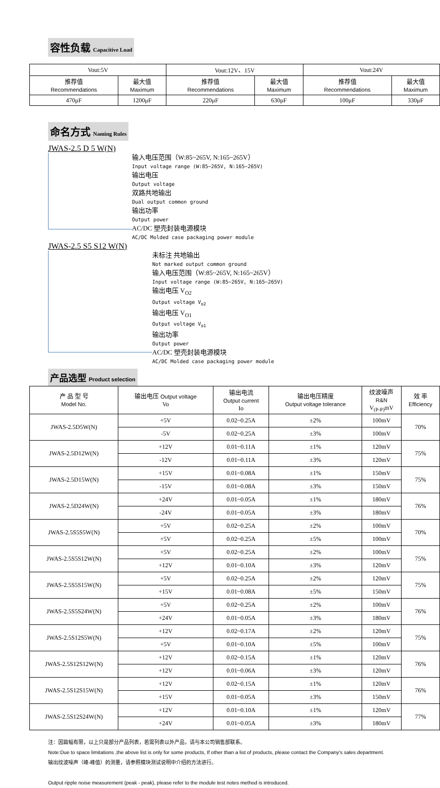容性负载 Capacitive Load
| Vout:5V | | Vout:12V、15V | | Vout:24V | |
| 推荐值 Recommendations | 最大值 Maximum | 推荐值 Recommendations | 最大值 Maximum | 推荐值 Recommendations | 最大值 Maximum |
| 470μF | 1200μF | 220μF | 630μF | 100μF | 330μF |
命名方式 Naming Rules
JWAS-2.5 D 5 W(N)
输入电压范围（W:85~265V, N:165~265V）
Input voltage range (W:85~265V, N:165~265V)
输出电压
Output voltage
双路共地输出
Dual output common ground
输出功率
Output power
AC/DC 塑壳封装电源模块
AC/DC Molded case packaging power module
JWAS-2.5 S5 S12 W(N)
未标注 共地输出
Not marked output common ground
输入电压范围（W:85~265V, N:165~265V）
Input voltage range (W:85~265V, N:165~265V)
输出电压 V<sub>O2</sub>
Output voltage V<sub>o2</sub>
输出电压 V<sub>O1</sub>
Output voltage V<sub>o1</sub>
输出功率
Output power
AC/DC 塑壳封装电源模块
AC/DC Molded case packaging power module
产品选型 Product selection
| 产 品 型 号 Model No. | 输出电压 Output voltage Vo | 输出电流 Output current Io | 输出电压精度 Output voltage tolerance | 纹波噪声 R&N V<sub>(P-P)</sub>mV | 效 率 Efficiency |
| --- | --- | --- | --- | --- | --- |
| JWAS-2.5D5W(N) | +5V | 0.02~0.25A | ±2% | 100mV | 70% |
| | -5V | 0.02~0.25A | ±3% | 100mV | |
| JWAS-2.5D12W(N) | +12V | 0.01~0.11A | ±1% | 120mV | 75% |
| | -12V | 0.01~0.11A | ±3% | 120mV | |
| JWAS-2.5D15W(N) | +15V | 0.01~0.08A | ±1% | 150mV | 75% |
| | -15V | 0.01~0.08A | ±3% | 150mV | |
| JWAS-2.5D24W(N) | +24V | 0.01~0.05A | ±1% | 180mV | 76% |
| | -24V | 0.01~0.05A | ±3% | 180mV | |
| JWAS-2.5S5S5W(N) | +5V | 0.02~0.25A | ±2% | 100mV | 70% |
| | +5V | 0.02~0.25A | ±5% | 100mV | |
| JWAS-2.5S5S12W(N) | +5V | 0.02~0.25A | ±2% | 100mV | 75% |
| | +12V | 0.01~0.10A | ±3% | 120mV | |
| JWAS-2.5S5S15W(N) | +5V | 0.02~0.25A | ±2% | 120mV | 75% |
| | +15V | 0.01~0.08A | ±5% | 150mV | |
| JWAS-2.5S5S24W(N) | +5V | 0.02~0.25A | ±2% | 100mV | 76% |
| | +24V | 0.01~0.05A | ±3% | 180mV | |
| JWAS-2.5S12S5W(N) | +12V | 0.02~0.17A | ±2% | 120mV | 75% |
| | +5V | 0.01~0.10A | ±5% | 100mV | |
| JWAS-2.5S12S12W(N) | +12V | 0.02~0.15A | ±1% | 120mV | 76% |
| | +12V | 0.01~0.06A | ±3% | 120mV | |
| JWAS-2.5S12S15W(N) | +12V | 0.02~0.15A | ±1% | 120mV | 76% |
| | +15V | 0.01~0.05A | ±3% | 150mV | |
| JWAS-2.5S12S24W(N) | +12V | 0.01~0.10A | ±1% | 120mV | 77% |
| | +24V | 0.01~0.05A | ±3% | 180mV | |
注：因篇幅有限，以上只是部分产品列表，若需列表以外产品，请与本公司销售部联系。
Note:Due to space limitations ,the above list is only for some products, If other than a list of products, please contact the Company's sales department.
输出纹波噪声（峰-峰值）的测量，请参照模块测试说明中介绍的方法进行。
Output ripple noise measurement (peak - peak), please refer to the module test notes method is introduced.